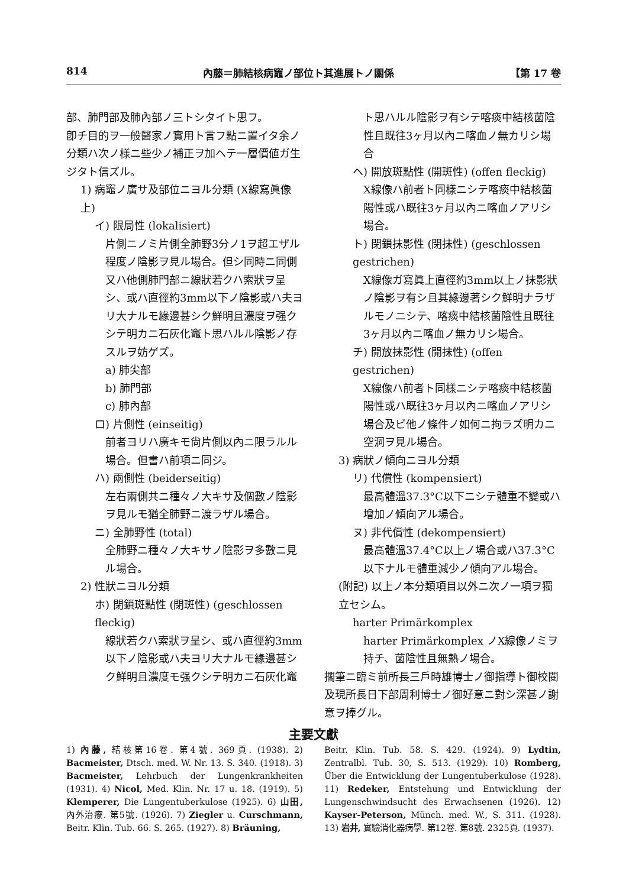814 內藤＝肺結核病竈ノ部位ト其進展トノ關係 【第 17 卷
部、肺門部及肺內部ノ三トシタイト思フ。
卽チ目的ヲ一般醫家ノ實用ト言フ點ニ置イタ余ノ分類ハ次ノ様ニ些少ノ補正ヲ加ヘテ一層價値ガ生ジタト信ズル。
1) 病竈ノ廣サ及部位ニヨル分類 (X線寫眞像上)
イ) 限局性 (lokalisiert)
片側ニノミ片側全肺野3分ノ1ヲ超エザル程度ノ陰影ヲ見ル場合。但シ同時ニ同側又ハ他側肺門部ニ線狀若クハ索狀ヲ呈シ、或ハ直徑約3mm以下ノ陰影或ハ夫ヨリ大ナルモ緣邊甚シク鮮明且濃度ヲ强クシテ明カニ石灰化竈ト思ハルル陰影ノ存スルヲ妨ゲズ。
a) 肺尖部
b) 肺門部
c) 肺內部
ロ) 片側性 (einseitig)
前者ヨリハ廣キモ尙片側以內ニ限ラルル場合。但書ハ前項ニ同ジ。
ハ) 兩側性 (beiderseitig)
左右兩側共ニ種々ノ大キサ及個數ノ陰影ヲ見ルモ猶全肺野ニ渡ラザル場合。
ニ) 全肺野性 (total)
全肺野ニ種々ノ大キサノ陰影ヲ多數ニ見ル場合。
2) 性狀ニヨル分類
ホ) 閉鎖斑點性 (閉斑性) (geschlossen fleckig)
線狀若クハ索狀ヲ呈シ、或ハ直徑約3mm以下ノ陰影或ハ夫ヨリ大ナルモ緣邊甚シク鮮明且濃度モ强クシテ明カニ石灰化竈
ト思ハルル陰影ヲ有シテ喀痰中結核菌陰性且既往3ヶ月以內ニ喀血ノ無カリシ場合
ヘ) 開放斑點性 (開斑性) (offen fleckig)
X線像ハ前者ト同樣ニシテ喀痰中結核菌陽性或ハ既往3ヶ月以內ニ喀血ノアリシ場合。
ト) 閉鎖抹影性 (閉抹性) (geschlossen gestrichen)
X線像ガ寫眞上直徑約3mm以上ノ抹影狀ノ陰影ヲ有シ且其緣邊著シク鮮明ナラザルモノニシテ、喀痰中結核菌陰性且既往3ヶ月以內ニ喀血ノ無カリシ場合。
チ) 開放抹影性 (開抹性) (offen gestrichen)
X線像ハ前者ト同樣ニシテ喀痰中結核菌陽性或ハ既往3ヶ月以內ニ喀血ノアリシ場合及ビ他ノ條件ノ如何ニ拘ラズ明カニ空洞ヲ見ル場合。
3) 病狀ノ傾向ニヨル分類
リ) 代償性 (kompensiert)
最高體溫37.3°C以下ニシテ體重不變或ハ增加ノ傾向アル場合。
ヌ) 非代償性 (dekompensiert)
最高體溫37.4°C以上ノ場合或ハ37.3°C以下ナルモ體重減少ノ傾向アル場合。
(附記) 以上ノ本分類項目以外ニ次ノ一項ヲ獨立セシム。
harter Primärkomplex
harter Primärkomplex ノX線像ノミヲ持チ、菌陰性且無熱ノ場合。
擱筆ニ臨ミ前所長三戶時雄博士ノ御指導ト御校閱及現所長日下部周利博士ノ御好意ニ對シ深甚ノ謝意ヲ捧グル。
主要文獻
1) 內藤, 結核第16卷. 第4號. 369頁. (1938). 2) Bacmeister, Dtsch. med. W. Nr. 13. S. 340. (1918). 3) Bacmeister, Lehrbuch der Lungenkrankheiten (1931). 4) Nicol, Med. Klin. Nr. 17 u. 18. (1919). 5) Klemperer, Die Lungentuberkulose (1925). 6) 山田, 內外治療. 第5號. (1926). 7) Ziegler u. Curschmann, Beitr. Klin. Tub. 66. S. 265. (1927). 8) Bräuning,
Beitr. Klin. Tub. 58. S. 429. (1924). 9) Lydtin, Zentralbl. Tub. 30, S. 513. (1929). 10) Romberg, Über die Entwicklung der Lungentuberkulose (1928). 11) Redeker, Entstehung und Entwicklung der Lungenschwindsucht des Erwachsenen (1926). 12) Kayser-Peterson, Münch. med. W., S. 311. (1928). 13) 岩井, 實驗消化器病學. 第12卷. 第8號. 2325頁. (1937).